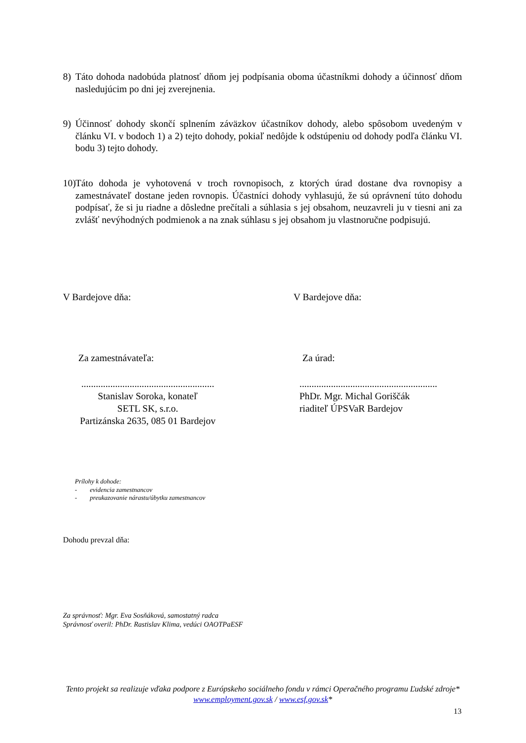8) Táto dohoda nadobúda platnosť dňom jej podpísania oboma účastníkmi dohody a účinnosť dňom nasledujúcim po dni jej zverejnenia.
9) Účinnosť dohody skončí splnením záväzkov účastníkov dohody, alebo spôsobom uvedeným v článku VI. v bodoch 1) a 2) tejto dohody, pokiaľ nedôjde k odstúpeniu od dohody podľa článku VI. bodu 3) tejto dohody.
10) Táto dohoda je vyhotovená v troch rovnopisoch, z ktorých úrad dostane dva rovnopisy a zamestnávateľ dostane jeden rovnopis. Účastníci dohody vyhlasujú, že sú oprávnení túto dohodu podpísať, že si ju riadne a dôsledne prečítali a súhlasia s jej obsahom, neuzavreli ju v tiesni ani za zvlášť nevýhodných podmienok a na znak súhlasu s jej obsahom ju vlastnoručne podpisujú.
V Bardejove dňa: V Bardejove dňa:
Za zamestnávateľa: Za úrad:
.......................................................
Stanislav Soroka, konateľ
SETL SK, s.r.o.
Partizánska 2635, 085 01 Bardejov
.........................................................
PhDr. Mgr. Michal Goriščák
riaditeľ ÚPSVaR Bardejov
Prílohy k dohode:
- evidencia zamestnancov
- preukazovanie nárastu/úbytku zamestnancov
Dohodu prevzal dňa:
Za správnosť: Mgr. Eva Sosňáková, samostatný radca
Správnosť overil: PhDr. Rastislav Klima, vedúci OAOTPaESF
Tento projekt sa realizuje vďaka podpore z Európskeho sociálneho fondu v rámci Operačného programu Ľudské zdroje*
www.employment.gov.sk / www.esf.gov.sk*
13